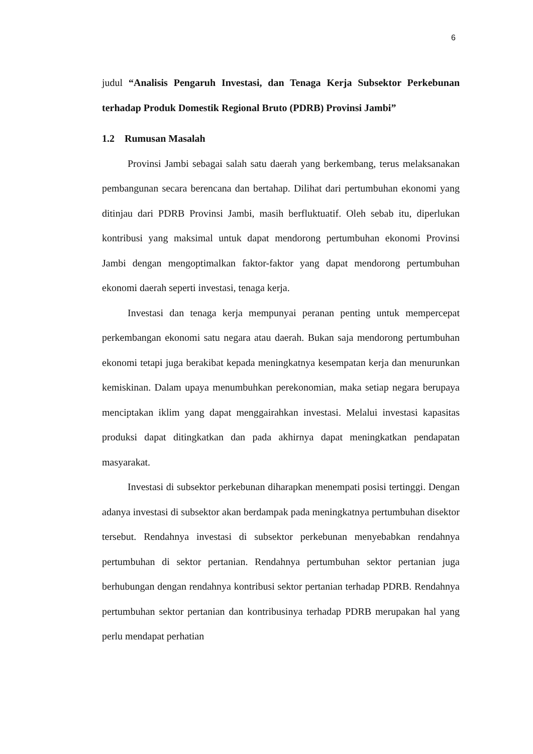6
judul “Analisis Pengaruh Investasi, dan Tenaga Kerja Subsektor Perkebunan terhadap Produk Domestik Regional Bruto (PDRB) Provinsi Jambi”
1.2 Rumusan Masalah
Provinsi Jambi sebagai salah satu daerah yang berkembang, terus melaksanakan pembangunan secara berencana dan bertahap. Dilihat dari pertumbuhan ekonomi yang ditinjau dari PDRB Provinsi Jambi, masih berfluktuatif. Oleh sebab itu, diperlukan kontribusi yang maksimal untuk dapat mendorong pertumbuhan ekonomi Provinsi Jambi dengan mengoptimalkan faktor-faktor yang dapat mendorong pertumbuhan ekonomi daerah seperti investasi, tenaga kerja.
Investasi dan tenaga kerja mempunyai peranan penting untuk mempercepat perkembangan ekonomi satu negara atau daerah. Bukan saja mendorong pertumbuhan ekonomi tetapi juga berakibat kepada meningkatnya kesempatan kerja dan menurunkan kemiskinan. Dalam upaya menumbuhkan perekonomian, maka setiap negara berupaya menciptakan iklim yang dapat menggairahkan investasi. Melalui investasi kapasitas produksi dapat ditingkatkan dan pada akhirnya dapat meningkatkan pendapatan masyarakat.
Investasi di subsektor perkebunan diharapkan menempati posisi tertinggi. Dengan adanya investasi di subsektor akan berdampak pada meningkatnya pertumbuhan disektor tersebut. Rendahnya investasi di subsektor perkebunan menyebabkan rendahnya pertumbuhan di sektor pertanian. Rendahnya pertumbuhan sektor pertanian juga berhubungan dengan rendahnya kontribusi sektor pertanian terhadap PDRB. Rendahnya pertumbuhan sektor pertanian dan kontribusinya terhadap PDRB merupakan hal yang perlu mendapat perhatian